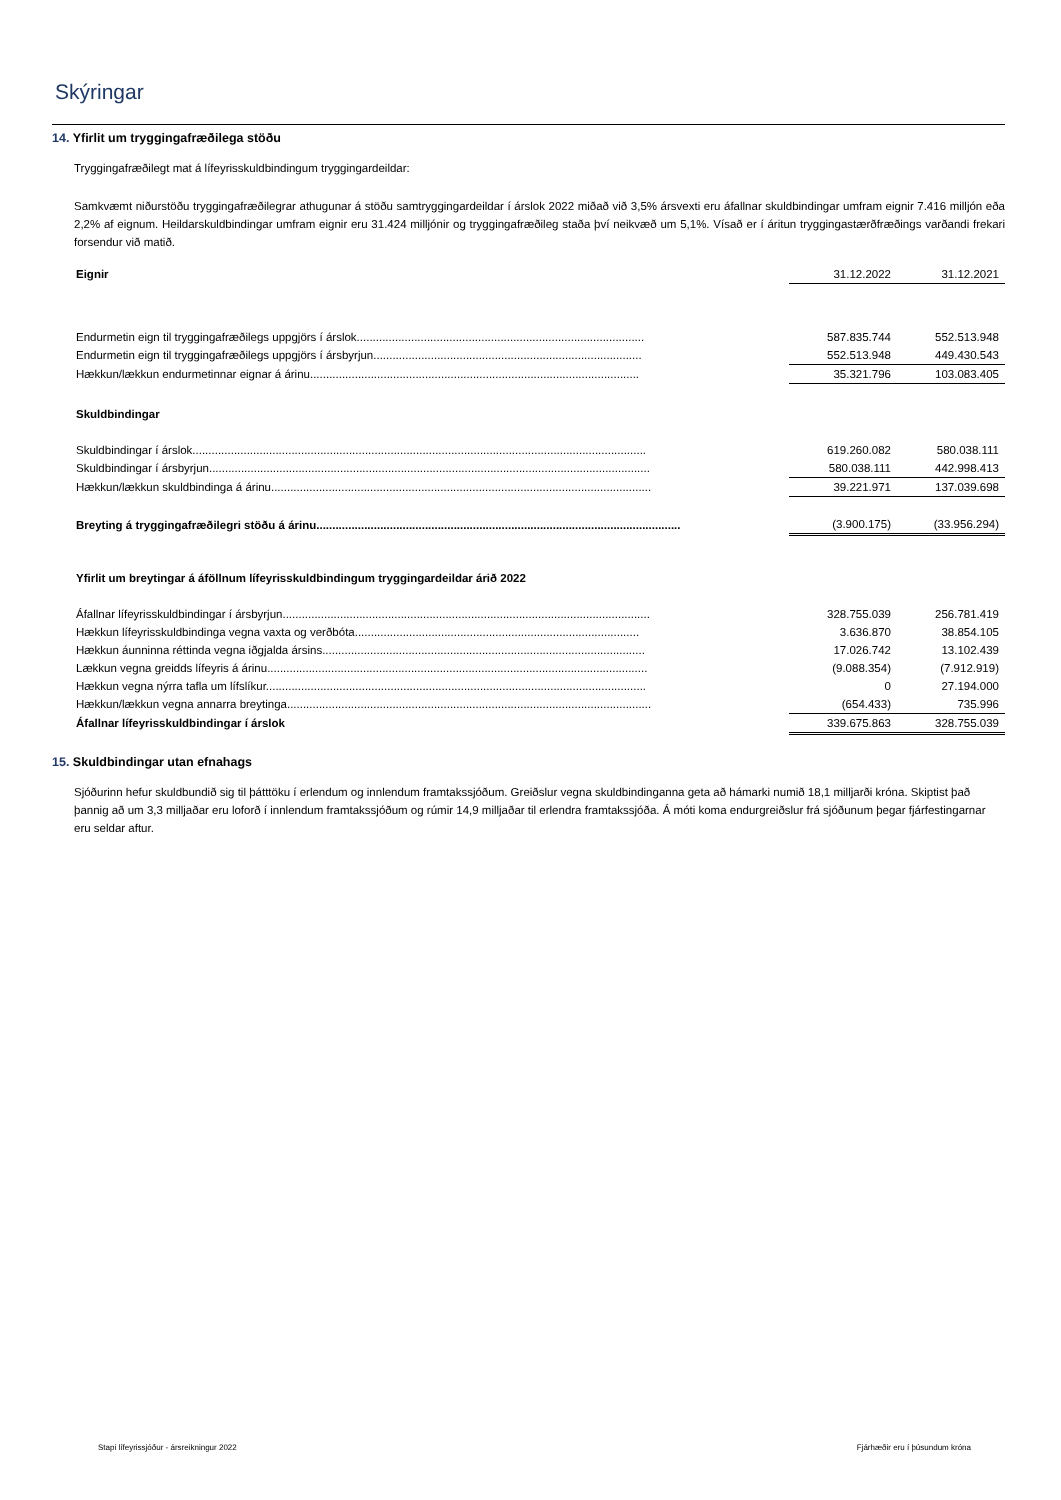Skýringar
14. Yfirlit um tryggingafræðilega stöðu
Tryggingafræðilegt mat á lífeyrisskuldbindingum tryggingardeildar:
Samkvæmt niðurstöðu tryggingafræðilegrar athugunar á stöðu samtryggingardeildar í árslok 2022 miðað við 3,5% ársvexti eru áfallnar skuldbindingar umfram eignir 7.416 milljón eða 2,2% af eignum. Heildarskuldbindingar umfram eignir eru 31.424 milljónir og tryggingafræðileg staða því neikvæð um 5,1%. Vísað er í áritun tryggingastærðfræðings varðandi frekari forsendur við matið.
| Eignir | 31.12.2022 | 31.12.2021 |
| Endurmetin eign til tryggingafræðilegs uppgjörs í árslok.......................................................................................... | 587.835.744 | 552.513.948 |
| Endurmetin eign til tryggingafræðilegs uppgjörs í ársbyrjun.................................................................................... | 552.513.948 | 449.430.543 |
| Hækkun/lækkun endurmetinnar eignar á árinu....................................................................................................... | 35.321.796 | 103.083.405 |
| Skuldbindingar | | |
| Skuldbindingar í árslok.............................................................................................................................................. | 619.260.082 | 580.038.111 |
| Skuldbindingar í ársbyrjun.......................................................................................................................................... | 580.038.111 | 442.998.413 |
| Hækkun/lækkun skuldbindinga á árinu....................................................................................................................... | 39.221.971 | 137.039.698 |
| Breyting á tryggingafræðilegri stöðu á árinu.................................................................................................................. | (3.900.175) | (33.956.294) |
| Yfirlit um breytingar á áföllnum lífeyrisskuldbindingum tryggingardeildar árið 2022 | | |
| Áfallnar lífeyrisskuldbindingar í ársbyrjun................................................................................................................... | 328.755.039 | 256.781.419 |
| Hækkun lífeyrisskuldbindinga vegna vaxta og verðbóta......................................................................................... | 3.636.870 | 38.854.105 |
| Hækkun áunninna réttinda vegna iðgjalda ársins..................................................................................................... | 17.026.742 | 13.102.439 |
| Lækkun vegna greidds lífeyris á árinu....................................................................................................................... | (9.088.354) | (7.912.919) |
| Hækkun vegna nýrra tafla um lífslíkur....................................................................................................................... | 0 | 27.194.000 |
| Hækkun/lækkun vegna annarra breytinga.................................................................................................................. | (654.433) | 735.996 |
| Áfallnar lífeyrisskuldbindingar í árslok | 339.675.863 | 328.755.039 |
15. Skuldbindingar utan efnahags
Sjóðurinn hefur skuldbundið sig til þátttöku í erlendum og innlendum framtakssjóðum. Greiðslur vegna skuldbindinganna geta að hámarki numið 18,1 milljarði króna. Skiptist það þannig að um 3,3 milljaðar eru loforð í innlendum framtakssjóðum og rúmir 14,9 milljaðar til erlendra framtakssjóða. Á móti koma endurgreiðslur frá sjóðunum þegar fjárfestingarnar eru seldar aftur.
Stapi lífeyrissjóður - ársreikningur 2022 Fjárhæðir eru í þúsundum króna